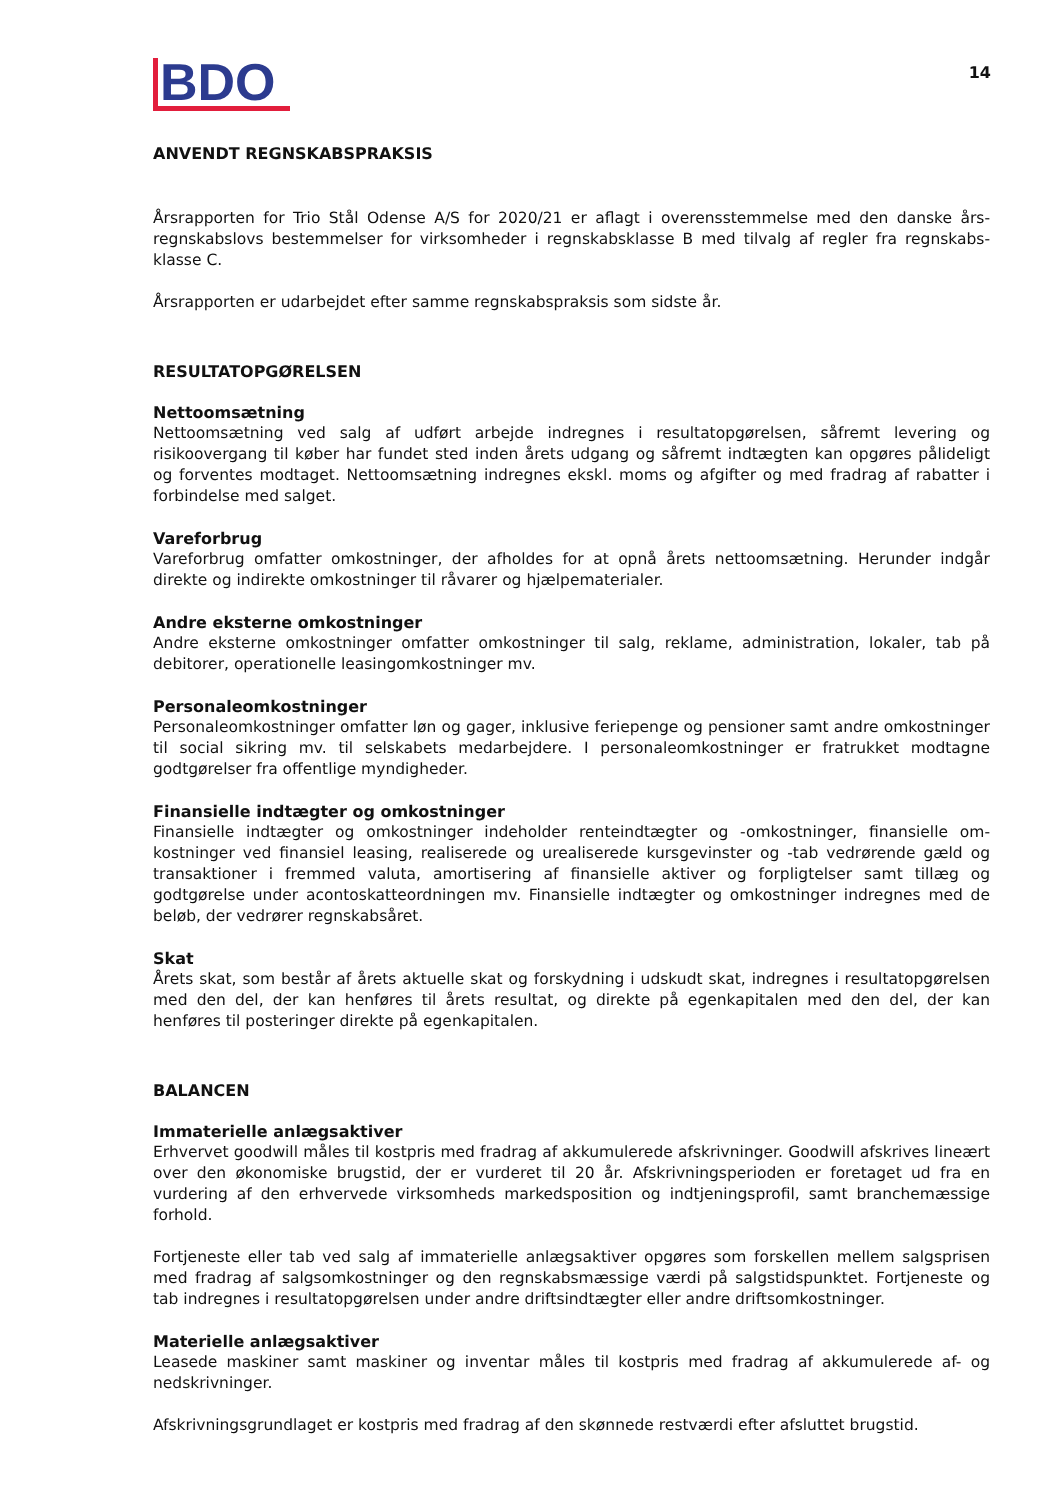14
BDO
ANVENDT REGNSKABSPRAKSIS
Årsrapporten for Trio Stål Odense A/S for 2020/21 er aflagt i overensstemmelse med den danske års­regnskabslovs bestemmelser for virksomheder i regnskabsklasse B med tilvalg af regler fra regnskabs­klasse C.
Årsrapporten er udarbejdet efter samme regnskabspraksis som sidste år.
RESULTATOPGØRELSEN
Nettoomsætning
Nettoomsætning ved salg af udført arbejde indregnes i resultatopgørelsen, såfremt levering og risikoovergang til køber har fundet sted inden årets udgang og såfremt indtægten kan opgøres pålideligt og forventes modtaget. Nettoomsætning indregnes ekskl. moms og afgifter og med fradrag af rabatter i forbindelse med salget.
Vareforbrug
Vareforbrug omfatter omkostninger, der afholdes for at opnå årets nettoomsætning. Herunder indgår direkte og indirekte omkostninger til råvarer og hjælpematerialer.
Andre eksterne omkostninger
Andre eksterne omkostninger omfatter omkostninger til salg, reklame, administration, lokaler, tab på debitorer, operationelle leasingomkostninger mv.
Personaleomkostninger
Personaleomkostninger omfatter løn og gager, inklusive feriepenge og pensioner samt andre omkost­ninger til social sikring mv. til selskabets medarbejdere. I personaleomkostninger er fratrukket mod­tagne godtgørelser fra offentlige myndigheder.
Finansielle indtægter og omkostninger
Finansielle indtægter og omkostninger indeholder renteindtægter og -omkostninger, finansielle om­kostninger ved finansiel leasing, realiserede og urealiserede kursgevinster og -tab vedrørende gæld og transaktioner i fremmed valuta, amortisering af finansielle aktiver og forpligtelser samt tillæg og godtgørelse under acontoskatteordningen mv. Finansielle indtægter og omkostninger indregnes med de beløb, der vedrører regnskabsåret.
Skat
Årets skat, som består af årets aktuelle skat og forskydning i udskudt skat, indregnes i resultatop­gørelsen med den del, der kan henføres til årets resultat, og direkte på egenkapitalen med den del, der kan henføres til posteringer direkte på egenkapitalen.
BALANCEN
Immaterielle anlægsaktiver
Erhvervet goodwill måles til kostpris med fradrag af akkumulerede afskrivninger. Goodwill afskrives lineært over den økonomiske brugstid, der er vurderet til 20 år. Afskrivningsperioden er foretaget ud fra en vurdering af den erhvervede virksomheds markedsposition og indtjeningsprofil, samt branchemæssige forhold.
Fortjeneste eller tab ved salg af immaterielle anlægsaktiver opgøres som forskellen mellem salgsprisen med fradrag af salgsomkostninger og den regnskabsmæssige værdi på salgstidspunktet. Fortjeneste og tab indregnes i resultatopgørelsen under andre driftsindtægter eller andre driftsomkostninger.
Materielle anlægsaktiver
Leasede maskiner samt maskiner og inventar måles til kostpris med fradrag af akkumulerede af- og nedskrivninger.
Afskrivningsgrundlaget er kostpris med fradrag af den skønnede restværdi efter afsluttet brugstid.